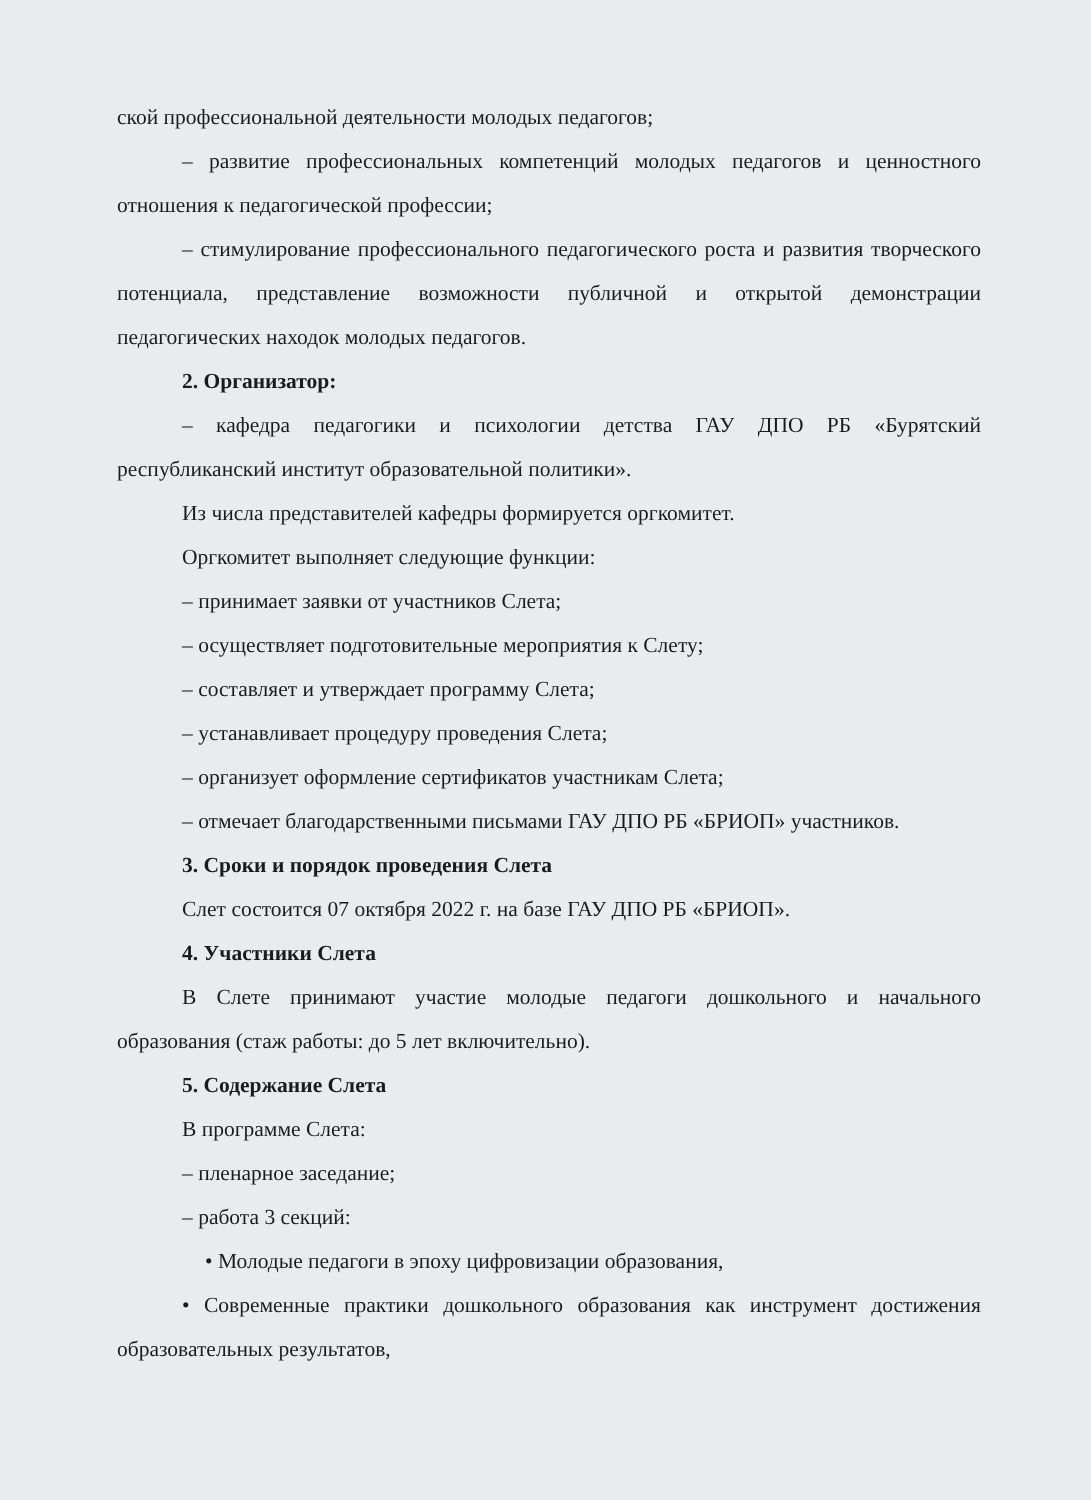ской профессиональной деятельности молодых педагогов;
– развитие профессиональных компетенций молодых педагогов и ценностного отношения к педагогической профессии;
– стимулирование профессионального педагогического роста и развития творческого потенциала, представление возможности публичной и открытой демонстрации педагогических находок молодых педагогов.
2. Организатор:
– кафедра педагогики и психологии детства ГАУ ДПО РБ «Бурятский республиканский институт образовательной политики».
Из числа представителей кафедры формируется оргкомитет.
Оргкомитет выполняет следующие функции:
– принимает заявки от участников Слета;
– осуществляет подготовительные мероприятия к Слету;
– составляет и утверждает программу Слета;
– устанавливает процедуру проведения Слета;
– организует оформление сертификатов участникам Слета;
– отмечает благодарственными письмами ГАУ ДПО РБ «БРИОП» участников.
3. Сроки и порядок проведения Слета
Слет состоится 07 октября 2022 г. на базе ГАУ ДПО РБ «БРИОП».
4. Участники Слета
В Слете принимают участие молодые педагоги дошкольного и начального образования (стаж работы: до 5 лет включительно).
5. Содержание Слета
В программе Слета:
– пленарное заседание;
– работа 3 секций:
• Молодые педагоги в эпоху цифровизации образования,
• Современные практики дошкольного образования как инструмент достижения образовательных результатов,